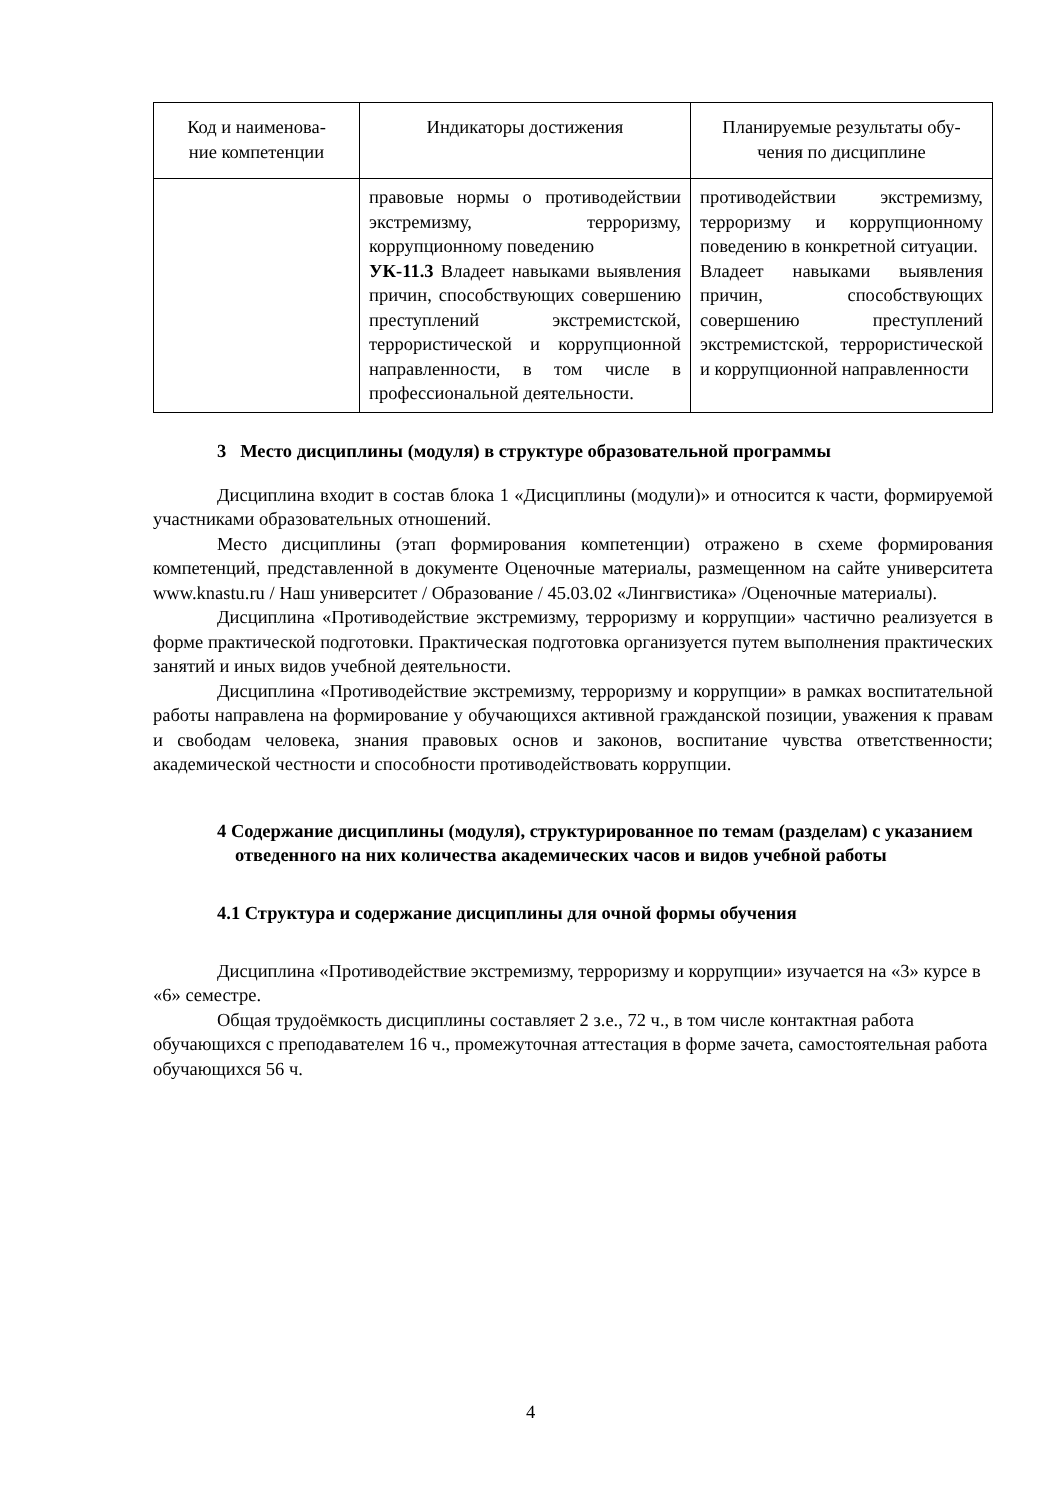| Код и наименова- ние компетенции | Индикаторы достижения | Планируемые результаты обу- чения по дисциплине |
| --- | --- | --- |
| | правовые нормы о противодействии экстремизму, терроризму, коррупционному поведению УК-11.3 Владеет навыками выявления причин, способствующих совершению преступлений экстремистской, террористической и коррупционной направленности, в том числе в профессиональной деятельности. | противодействии экстремизму, терроризму и коррупционному поведению в конкретной ситуации. Владеет навыками выявления причин, способствующих совершению преступлений экстремистской, террористической и коррупционной направленности |
3 Место дисциплины (модуля) в структуре образовательной программы
Дисциплина входит в состав блока 1 «Дисциплины (модули)» и относится к части, формируемой участниками образовательных отношений.
Место дисциплины (этап формирования компетенции) отражено в схеме формирования компетенций, представленной в документе Оценочные материалы, размещенном на сайте университета www.knastu.ru / Наш университет / Образование / 45.03.02 «Лингвистика» /Оценочные материалы).
Дисциплина «Противодействие экстремизму, терроризму и коррупции» частично реализуется в форме практической подготовки. Практическая подготовка организуется путем выполнения практических занятий и иных видов учебной деятельности.
Дисциплина «Противодействие экстремизму, терроризму и коррупции» в рамках воспитательной работы направлена на формирование у обучающихся активной гражданской позиции, уважения к правам и свободам человека, знания правовых основ и законов, воспитание чувства ответственности; академической честности и способности противодействовать коррупции.
4 Содержание дисциплины (модуля), структурированное по темам (разделам) с указанием отведенного на них количества академических часов и видов учебной работы
4.1 Структура и содержание дисциплины для очной формы обучения
Дисциплина «Противодействие экстремизму, терроризму и коррупции» изучается на «3» курсе в «6» семестре.
Общая трудоёмкость дисциплины составляет 2 з.е., 72 ч., в том числе контактная работа обучающихся с преподавателем 16 ч., промежуточная аттестация в форме зачета, самостоятельная работа обучающихся 56 ч.
4